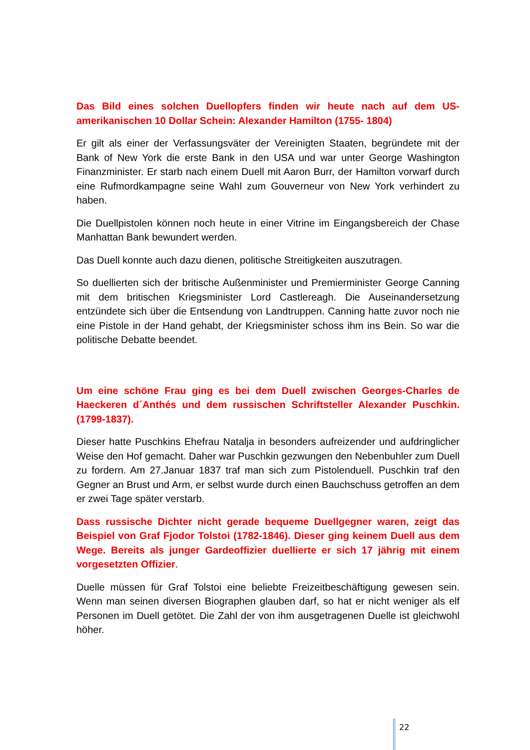Das Bild eines solchen Duellopfers finden wir heute nach auf dem US-amerikanischen 10 Dollar Schein: Alexander Hamilton (1755- 1804)
Er gilt als einer der Verfassungsväter der Vereinigten Staaten, begründete mit der Bank of New York die erste Bank in den USA und war unter George Washington Finanzminister. Er starb nach einem Duell mit Aaron Burr, der Hamilton vorwarf durch eine Rufmordkampagne seine Wahl zum Gouverneur von New York verhindert zu haben.
Die Duellpistolen können noch heute in einer Vitrine im Eingangsbereich der Chase Manhattan Bank bewundert werden.
Das Duell konnte auch dazu dienen, politische Streitigkeiten auszutragen.
So duellierten sich der britische Außenminister und Premierminister George Canning mit dem britischen Kriegsminister Lord Castlereagh. Die Auseinandersetzung entzündete sich über die Entsendung von Landtruppen. Canning hatte zuvor noch nie eine Pistole in der Hand gehabt, der Kriegsminister schoss ihm ins Bein. So war die politische Debatte beendet.
Um eine schöne Frau ging es bei dem Duell zwischen Georges-Charles de Haeckeren d´Anthés und dem russischen Schriftsteller Alexander Puschkin.(1799-1837).
Dieser hatte Puschkins Ehefrau Natalja in besonders aufreizender und aufdringlicher Weise den Hof gemacht. Daher war Puschkin gezwungen den Nebenbuhler zum Duell zu fordern. Am 27.Januar 1837 traf man sich zum Pistolenduell. Puschkin traf den Gegner an Brust und Arm, er selbst wurde durch einen Bauchschuss getroffen an dem er zwei Tage später verstarb.
Dass russische Dichter nicht gerade bequeme Duellgegner waren, zeigt das Beispiel von Graf Fjodor Tolstoi (1782-1846). Dieser ging keinem Duell aus dem Wege. Bereits als junger Gardeoffizier duellierte er sich 17 jährig mit einem vorgesetzten Offizier.
Duelle müssen für Graf Tolstoi eine beliebte Freizeitbeschäftigung gewesen sein. Wenn man seinen diversen Biographen glauben darf, so hat er nicht weniger als elf Personen im Duell getötet. Die Zahl der von ihm ausgetragenen Duelle ist gleichwohl höher.
22